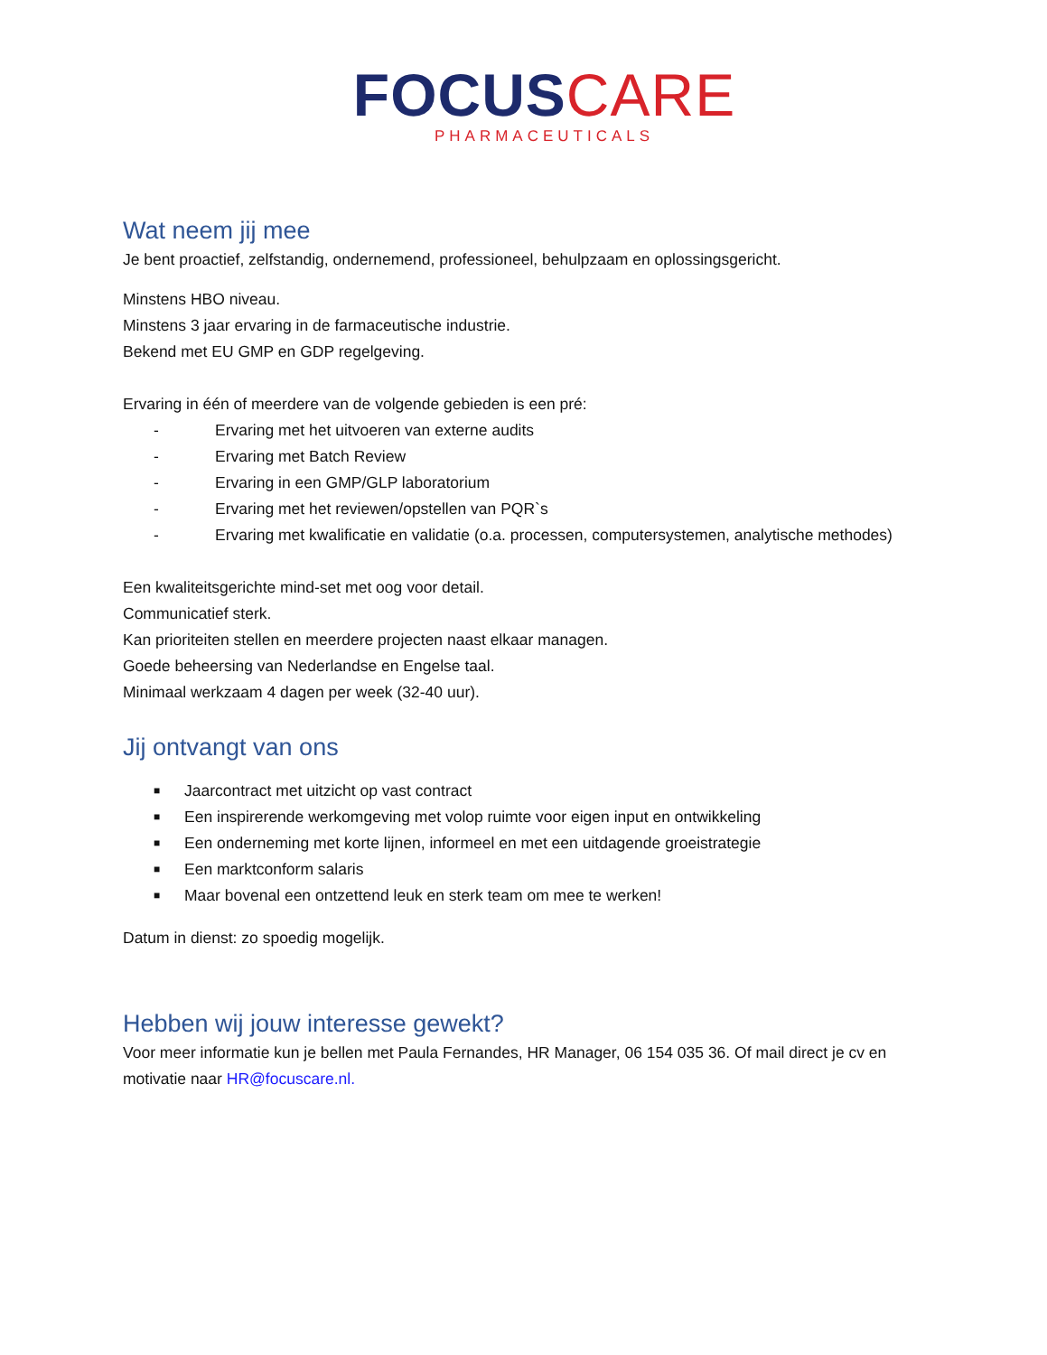FOCUSCARE
PHARMACEUTICALS
Wat neem jij mee
Je bent proactief, zelfstandig, ondernemend, professioneel, behulpzaam en oplossingsgericht.
Minstens HBO niveau.
Minstens 3 jaar ervaring in de farmaceutische industrie.
Bekend met EU GMP en GDP regelgeving.
Ervaring in één of meerdere van de volgende gebieden is een pré:
- Ervaring met het uitvoeren van externe audits
- Ervaring met Batch Review
- Ervaring in een GMP/GLP laboratorium
- Ervaring met het reviewen/opstellen van PQR`s
- Ervaring met kwalificatie en validatie (o.a. processen, computersystemen, analytische methodes)
Een kwaliteitsgerichte mind-set met oog voor detail.
Communicatief sterk.
Kan prioriteiten stellen en meerdere projecten naast elkaar managen.
Goede beheersing van Nederlandse en Engelse taal.
Minimaal werkzaam 4 dagen per week (32-40 uur).
Jij ontvangt van ons
■ Jaarcontract met uitzicht op vast contract
■ Een inspirerende werkomgeving met volop ruimte voor eigen input en ontwikkeling
■ Een onderneming met korte lijnen, informeel en met een uitdagende groeistrategie
■ Een marktconform salaris
■ Maar bovenal een ontzettend leuk en sterk team om mee te werken!
Datum in dienst: zo spoedig mogelijk.
Hebben wij jouw interesse gewekt?
Voor meer informatie kun je bellen met Paula Fernandes, HR Manager, 06 154 035 36. Of mail direct je cv en motivatie naar HR@focuscare.nl.